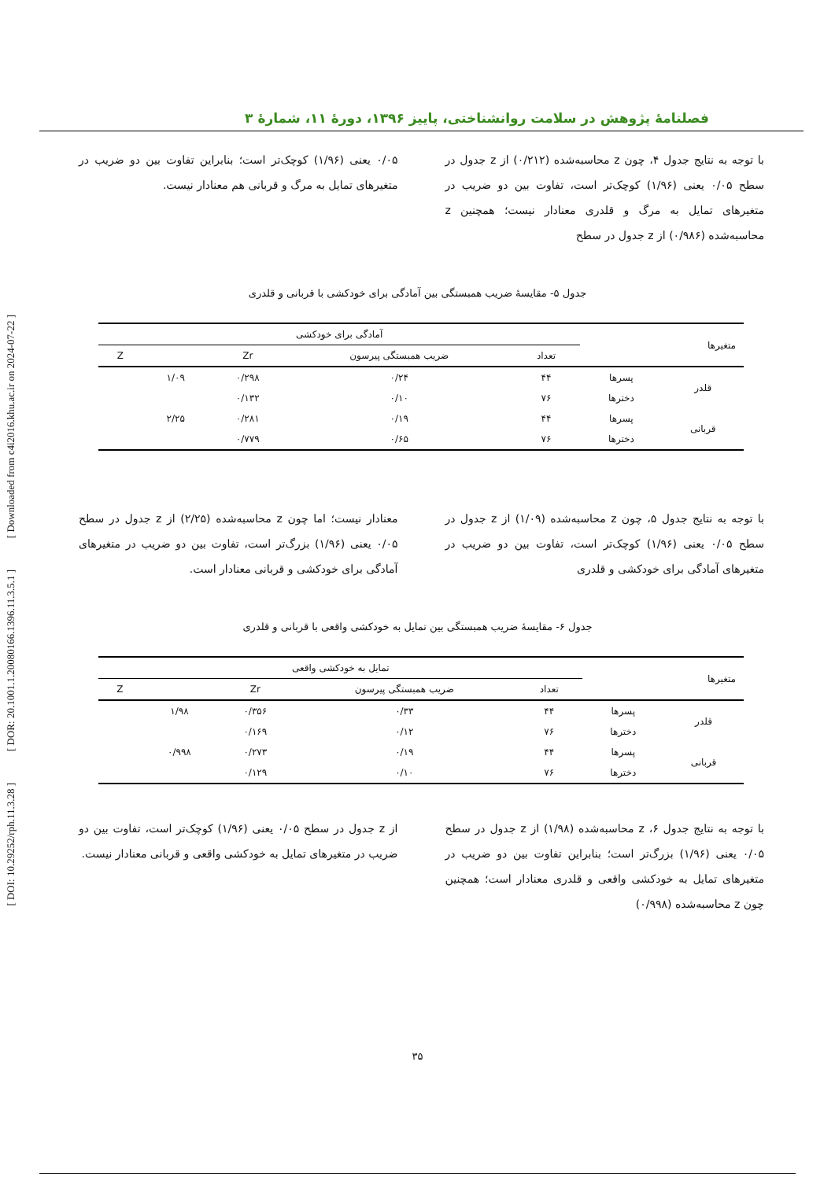[ Downloaded from c4i2016.khu.ac.ir on 2024-07-22 ]
[ DOR: 20.1001.1.20080166.1396.11.3.5.1 ]
[ DOI: 10.29252/rph.11.3.28 ]
فصلنامهٔ پژوهش در سلامت روانشناختی، پاییز ۱۳۹۶، دورهٔ ۱۱، شمارهٔ ۳
با توجه به نتایج جدول ۴، چون z محاسبه‌شده (۰/۲۱۲) از z جدول در سطح ۰/۰۵ یعنی (۱/۹۶) کوچک‌تر است، تفاوت بین دو ضریب در متغیرهای تمایل به مرگ و قلدری معنادار نیست؛ همچنین z محاسبه‌شده (۰/۹۸۶) از z جدول در سطح
۰/۰۵ یعنی (۱/۹۶) کوچک‌تر است؛ بنابراین تفاوت بین دو ضریب در متغیرهای تمایل به مرگ و قربانی هم معنادار نیست.
جدول ۵- مقایسهٔ ضریب همبستگی بین آمادگی برای خودکشی با قربانی و قلدری
| متغیرها | | آمادگی برای خودکشی | | | | |
| --- | --- | --- | --- | --- | --- | --- |
| | | تعداد | ضریب همبستگی پیرسون | Zr | | Z |
| قلدر | پسرها | ۴۴ | ۰/۲۴ | ۰/۲۹۸ | ۱/۰۹ | |
| | دخترها | ۷۶ | ۰/۱۰ | ۰/۱۳۲ | | |
| قربانی | پسرها | ۴۴ | ۰/۱۹ | ۰/۲۸۱ | ۲/۲۵ | |
| | دخترها | ۷۶ | ۰/۶۵ | ۰/۷۷۹ | | |
با توجه به نتایج جدول ۵، چون z محاسبه‌شده (۱/۰۹) از z جدول در سطح ۰/۰۵ یعنی (۱/۹۶) کوچک‌تر است، تفاوت بین دو ضریب در متغیرهای آمادگی برای خودکشی و قلدری
معنادار نیست؛ اما چون z محاسبه‌شده (۲/۲۵) از z جدول در سطح ۰/۰۵ یعنی (۱/۹۶) بزرگ‌تر است، تفاوت بین دو ضریب در متغیرهای آمادگی برای خودکشی و قربانی معنادار است.
جدول ۶- مقایسهٔ ضریب همبستگی بین تمایل به خودکشی واقعی با قربانی و قلدری
| متغیرها | | تمایل به خودکشی واقعی | | | | |
| --- | --- | --- | --- | --- | --- | --- |
| | | تعداد | ضریب همبستگی پیرسون | Zr | | Z |
| قلدر | پسرها | ۴۴ | ۰/۳۳ | ۰/۳۵۶ | ۱/۹۸ | |
| | دخترها | ۷۶ | ۰/۱۲ | ۰/۱۶۹ | | |
| قربانی | پسرها | ۴۴ | ۰/۱۹ | ۰/۲۷۳ | ۰/۹۹۸ | |
| | دخترها | ۷۶ | ۰/۱۰ | ۰/۱۲۹ | | |
با توجه به نتایج جدول ۶، z محاسبه‌شده (۱/۹۸) از z جدول در سطح ۰/۰۵ یعنی (۱/۹۶) بزرگ‌تر است؛ بنابراین تفاوت بین دو ضریب در متغیرهای تمایل به خودکشی واقعی و قلدری معنادار است؛ همچنین چون z محاسبه‌شده (۰/۹۹۸)
از z جدول در سطح ۰/۰۵ یعنی (۱/۹۶) کوچک‌تر است، تفاوت بین دو ضریب در متغیرهای تمایل به خودکشی واقعی و قربانی معنادار نیست.
۳۵